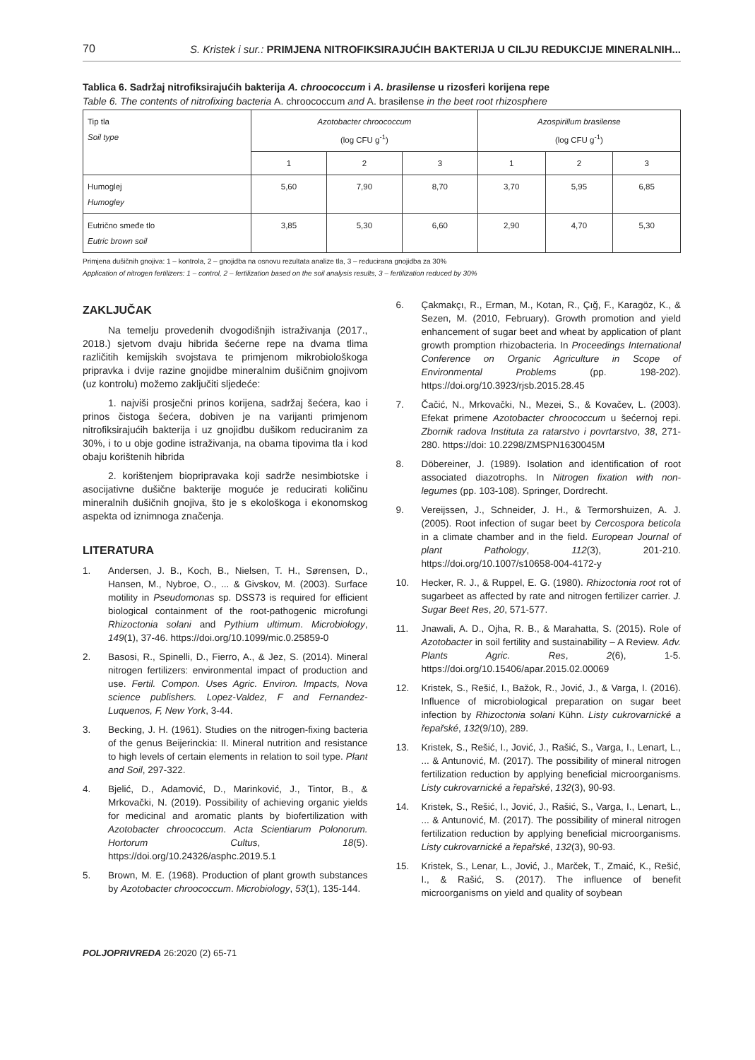70 S. Kristek i sur.: PRIMJENA NITROFIKSIRAJUĆIH BAKTERIJA U CILJU REDUKCIJE MINERALNIH...
Tablica 6. Sadržaj nitrofiksirajućih bakterija A. chroococcum i A. brasilense u rizosferi korijena repe
Table 6. The contents of nitrofixing bacteria A. chroococcum and A. brasilense in the beet root rhizosphere
| Tip tla Soil type | Azotobacter chroococcum (log CFU g<sup>-1</sup>) | | | Azospirillum brasilense (log CFU g<sup>-1</sup>) | | |
| --- | --- | --- | --- | --- | --- | --- |
| | 1 | 2 | 3 | 1 | 2 | 3 |
| Humoglej Humogley | 5,60 | 7,90 | 8,70 | 3,70 | 5,95 | 6,85 |
| Eutrično smeđe tlo Eutric brown soil | 3,85 | 5,30 | 6,60 | 2,90 | 4,70 | 5,30 |
Primjena dušičnih gnojiva: 1 – kontrola, 2 – gnojidba na osnovu rezultata analize tla, 3 – reducirana gnojidba za 30%
Application of nitrogen fertilizers: 1 – control, 2 – fertilization based on the soil analysis results, 3 – fertilization reduced by 30%
ZAKLJUČAK
Na temelju provedenih dvogodišnjih istraživanja (2017., 2018.) sjetvom dvaju hibrida šećerne repe na dvama tlima različitih kemijskih svojstava te primjenom mikrobiološkoga pripravka i dvije razine gnojidbe mineralnim dušičnim gnojivom (uz kontrolu) možemo zaključiti sljedeće:
1. najviši prosječni prinos korijena, sadržaj šećera, kao i prinos čistoga šećera, dobiven je na varijanti primjenom nitrofiksirajućih bakterija i uz gnojidbu dušikom reduciranim za 30%, i to u obje godine istraživanja, na obama tipovima tla i kod obaju korištenih hibrida
2. korištenjem biopripravaka koji sadrže nesimbiotske i asocijativne dušične bakterije moguće je reducirati količinu mineralnih dušičnih gnojiva, što je s ekološkoga i ekonomskog aspekta od iznimnoga značenja.
LITERATURA
1. Andersen, J. B., Koch, B., Nielsen, T. H., Sørensen, D., Hansen, M., Nybroe, O., ... & Givskov, M. (2003). Surface motility in Pseudomonas sp. DSS73 is required for efficient biological containment of the root-pathogenic microfungi Rhizoctonia solani and Pythium ultimum. Microbiology, 149(1), 37-46. https://doi.org/10.1099/mic.0.25859-0
2. Basosi, R., Spinelli, D., Fierro, A., & Jez, S. (2014). Mineral nitrogen fertilizers: environmental impact of production and use. Fertil. Compon. Uses Agric. Environ. Impacts, Nova science publishers. Lopez-Valdez, F and Fernandez-Luquenos, F, New York, 3-44.
3. Becking, J. H. (1961). Studies on the nitrogen-fixing bacteria of the genus Beijerinckia: II. Mineral nutrition and resistance to high levels of certain elements in relation to soil type. Plant and Soil, 297-322.
4. Bjelić, D., Adamović, D., Marinković, J., Tintor, B., & Mrkovački, N. (2019). Possibility of achieving organic yields for medicinal and aromatic plants by biofertilization with Azotobacter chroococcum. Acta Scientiarum Polonorum. Hortorum Cultus, 18(5). https://doi.org/10.24326/asphc.2019.5.1
5. Brown, M. E. (1968). Production of plant growth substances by Azotobacter chroococcum. Microbiology, 53(1), 135-144.
6. Çakmakçı, R., Erman, M., Kotan, R., Çığ, F., Karagöz, K., & Sezen, M. (2010, February). Growth promotion and yield enhancement of sugar beet and wheat by application of plant growth promption rhizobacteria. In Proceedings International Conference on Organic Agriculture in Scope of Environmental Problems (pp. 198-202). https://doi.org/10.3923/rjsb.2015.28.45
7. Čačić, N., Mrkovački, N., Mezei, S., & Kovačev, L. (2003). Efekat primene Azotobacter chroococcum u šećernoj repi. Zbornik radova Instituta za ratarstvo i povrtarstvo, 38, 271-280. https://doi: 10.2298/ZMSPN1630045M
8. Döbereiner, J. (1989). Isolation and identification of root associated diazotrophs. In Nitrogen fixation with non-legumes (pp. 103-108). Springer, Dordrecht.
9. Vereijssen, J., Schneider, J. H., & Termorshuizen, A. J. (2005). Root infection of sugar beet by Cercospora beticola in a climate chamber and in the field. European Journal of plant Pathology, 112(3), 201-210. https://doi.org/10.1007/s10658-004-4172-y
10. Hecker, R. J., & Ruppel, E. G. (1980). Rhizoctonia root rot of sugarbeet as affected by rate and nitrogen fertilizer carrier. J. Sugar Beet Res, 20, 571-577.
11. Jnawali, A. D., Ojha, R. B., & Marahatta, S. (2015). Role of Azotobacter in soil fertility and sustainability – A Review. Adv. Plants Agric. Res, 2(6), 1-5. https://doi.org/10.15406/apar.2015.02.00069
12. Kristek, S., Rešić, I., Bažok, R., Jović, J., & Varga, I. (2016). Influence of microbiological preparation on sugar beet infection by Rhizoctonia solani Kühn. Listy cukrovarnické a řepařské, 132(9/10), 289.
13. Kristek, S., Rešić, I., Jović, J., Rašić, S., Varga, I., Lenart, L., ... & Antunović, M. (2017). The possibility of mineral nitrogen fertilization reduction by applying beneficial microorganisms. Listy cukrovarnické a řepařské, 132(3), 90-93.
14. Kristek, S., Rešić, I., Jović, J., Rašić, S., Varga, I., Lenart, L., ... & Antunović, M. (2017). The possibility of mineral nitrogen fertilization reduction by applying beneficial microorganisms. Listy cukrovarnické a řepařské, 132(3), 90-93.
15. Kristek, S., Lenar, L., Jović, J., Marček, T., Zmaić, K., Rešić, I., & Rašić, S. (2017). The influence of benefit microorganisms on yield and quality of soybean
POLJOPRIVREDA 26:2020 (2) 65-71